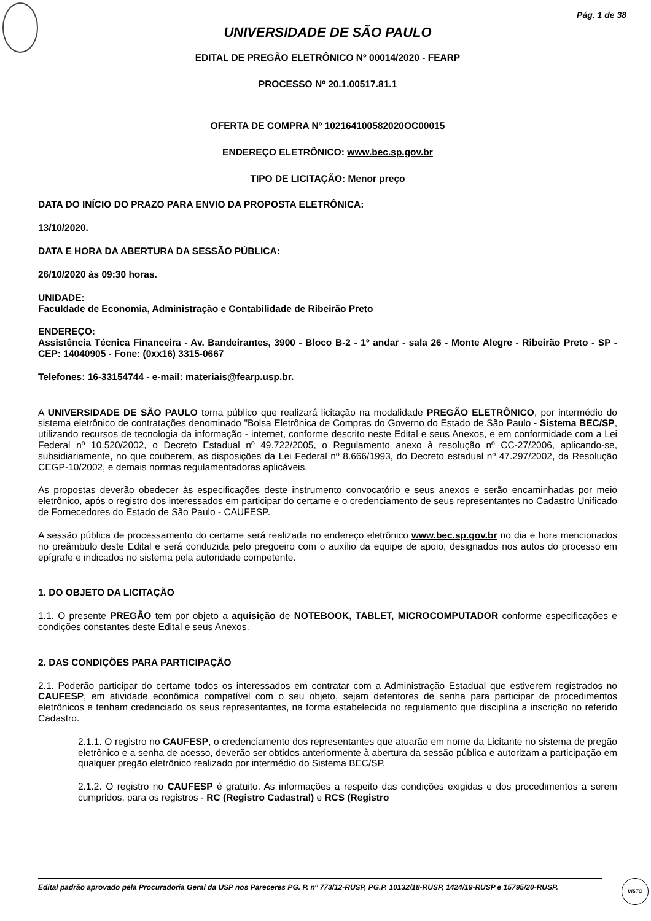Pág. 1 de 38
UNIVERSIDADE DE SÃO PAULO
EDITAL DE PREGÃO ELETRÔNICO Nº 00014/2020 - FEARP
PROCESSO Nº 20.1.00517.81.1
OFERTA DE COMPRA Nº 102164100582020OC00015
ENDEREÇO ELETRÔNICO: www.bec.sp.gov.br
TIPO DE LICITAÇÃO: Menor preço
DATA DO INÍCIO DO PRAZO PARA ENVIO DA PROPOSTA ELETRÔNICA:
13/10/2020.
DATA E HORA DA ABERTURA DA SESSÃO PÚBLICA:
26/10/2020 às 09:30 horas.
UNIDADE:
Faculdade de Economia, Administração e Contabilidade de Ribeirão Preto
ENDEREÇO:
Assistência Técnica Financeira - Av. Bandeirantes, 3900 - Bloco B-2 - 1º andar - sala 26 - Monte Alegre - Ribeirão Preto - SP - CEP: 14040905 - Fone: (0xx16) 3315-0667
Telefones: 16-33154744 - e-mail: materiais@fearp.usp.br.
A UNIVERSIDADE DE SÃO PAULO torna público que realizará licitação na modalidade PREGÃO ELETRÔNICO, por intermédio do sistema eletrônico de contratações denominado "Bolsa Eletrônica de Compras do Governo do Estado de São Paulo - Sistema BEC/SP, utilizando recursos de tecnologia da informação - internet, conforme descrito neste Edital e seus Anexos, e em conformidade com a Lei Federal nº 10.520/2002, o Decreto Estadual nº 49.722/2005, o Regulamento anexo à resolução nº CC-27/2006, aplicando-se, subsidiariamente, no que couberem, as disposições da Lei Federal nº 8.666/1993, do Decreto estadual nº 47.297/2002, da Resolução CEGP-10/2002, e demais normas regulamentadoras aplicáveis.
As propostas deverão obedecer às especificações deste instrumento convocatório e seus anexos e serão encaminhadas por meio eletrônico, após o registro dos interessados em participar do certame e o credenciamento de seus representantes no Cadastro Unificado de Fornecedores do Estado de São Paulo - CAUFESP.
A sessão pública de processamento do certame será realizada no endereço eletrônico www.bec.sp.gov.br no dia e hora mencionados no preâmbulo deste Edital e será conduzida pelo pregoeiro com o auxílio da equipe de apoio, designados nos autos do processo em epígrafe e indicados no sistema pela autoridade competente.
1. DO OBJETO DA LICITAÇÃO
1.1. O presente PREGÃO tem por objeto a aquisição de NOTEBOOK, TABLET, MICROCOMPUTADOR conforme especificações e condições constantes deste Edital e seus Anexos.
2. DAS CONDIÇÕES PARA PARTICIPAÇÃO
2.1. Poderão participar do certame todos os interessados em contratar com a Administração Estadual que estiverem registrados no CAUFESP, em atividade econômica compatível com o seu objeto, sejam detentores de senha para participar de procedimentos eletrônicos e tenham credenciado os seus representantes, na forma estabelecida no regulamento que disciplina a inscrição no referido Cadastro.
2.1.1. O registro no CAUFESP, o credenciamento dos representantes que atuarão em nome da Licitante no sistema de pregão eletrônico e a senha de acesso, deverão ser obtidos anteriormente à abertura da sessão pública e autorizam a participação em qualquer pregão eletrônico realizado por intermédio do Sistema BEC/SP.
2.1.2. O registro no CAUFESP é gratuito. As informações a respeito das condições exigidas e dos procedimentos a serem cumpridos, para os registros - RC (Registro Cadastral) e RCS (Registro
Edital padrão aprovado pela Procuradoria Geral da USP nos Pareceres PG. P. nº 773/12-RUSP, PG.P. 10132/18-RUSP, 1424/19-RUSP e 15795/20-RUSP.
VISTO